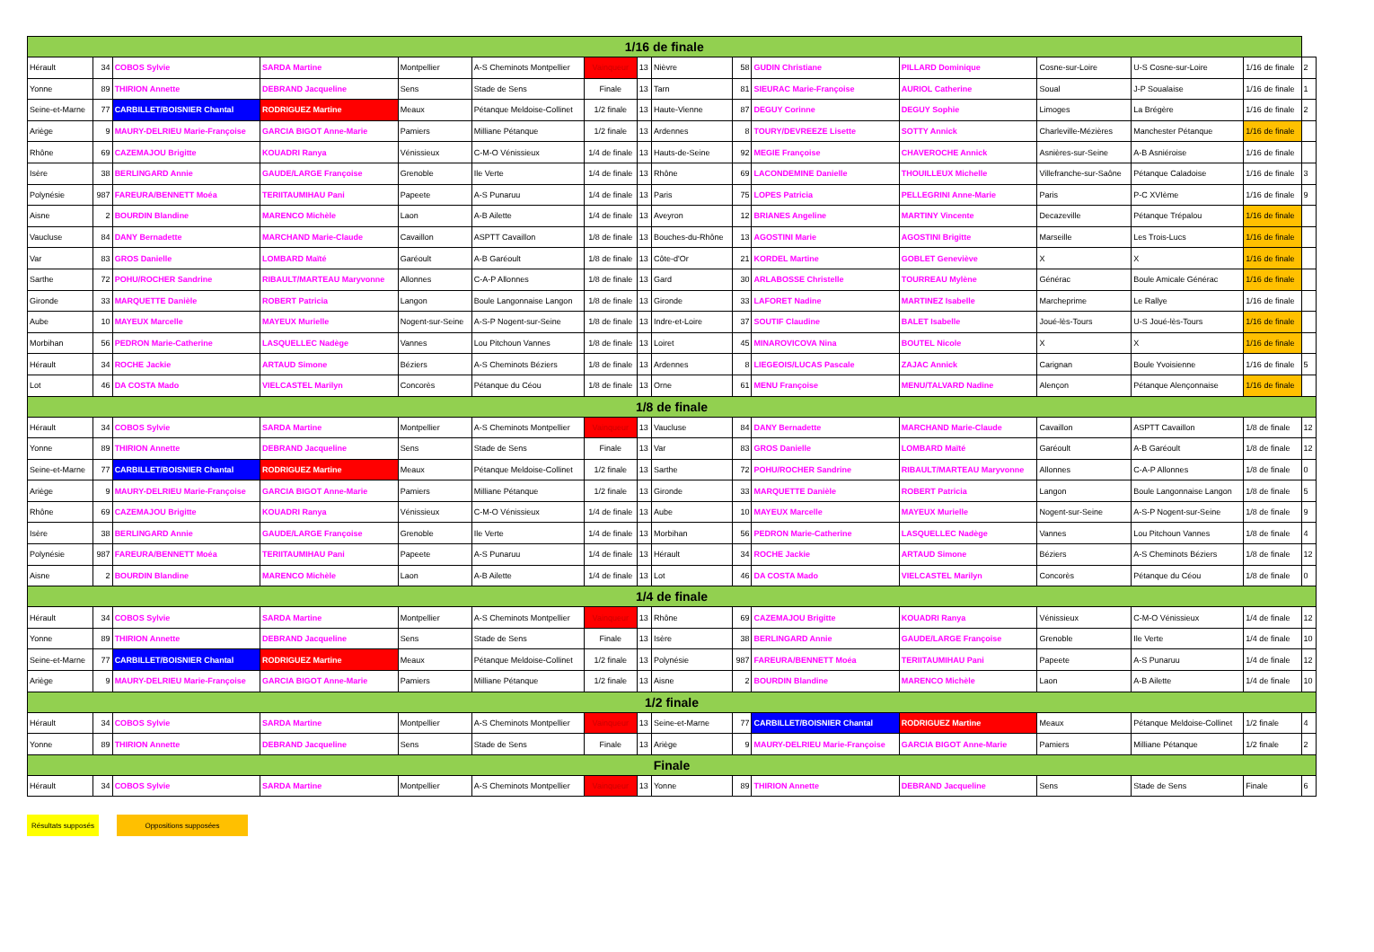| 1/16 de finale | | | | | | | | | | | | | | | |
| --- | --- | --- | --- | --- | --- | --- | --- | --- | --- | --- | --- | --- | --- | --- | --- |
| Hérault | 34 | COBOS Sylvie | SARDA Martine | Montpellier | A-S Cheminots Montpellier | Vainqueur | 13 | Nièvre | 58 | GUDIN Christiane | PILLARD Dominique | Cosne-sur-Loire | U-S Cosne-sur-Loire | 1/16 de finale | 2 |
| Yonne | 89 | THIRION Annette | DEBRAND Jacqueline | Sens | Stade de Sens | Finale | 13 | Tarn | 81 | SIEURAC Marie-Françoise | AURIOL Catherine | Soual | J-P Soualaise | 1/16 de finale | 1 |
| Seine-et-Marne | 77 | CARBILLET/BOISNIER Chantal | RODRIGUEZ Martine | Meaux | Pétanque Meldoise-Collinet | 1/2 finale | 13 | Haute-Vienne | 87 | DEGUY Corinne | DEGUY Sophie | Limoges | La Brégère | 1/16 de finale | 2 |
| Ariège | 9 | MAURY-DELRIEU Marie-Françoise | GARCIA BIGOT Anne-Marie | Pamiers | Milliane Pétanque | 1/2 finale | 13 | Ardennes | 8 | TOURY/DEVREEZE Lisette | SOTTY Annick | Charleville-Mézières | Manchester Pétanque | 1/16 de finale | |
| Rhône | 69 | CAZEMAJOU Brigitte | KOUADRI Ranya | Vénissieux | C-M-O Vénissieux | 1/4 de finale | 13 | Hauts-de-Seine | 92 | MEGIE Françoise | CHAVEROCHE Annick | Asnières-sur-Seine | A-B Asniéroise | 1/16 de finale | |
| Isère | 38 | BERLINGARD Annie | GAUDE/LARGE Françoise | Grenoble | Ile Verte | 1/4 de finale | 13 | Rhône | 69 | LACONDEMINE Danielle | THOUILLEUX Michelle | Villefranche-sur-Saône | Pétanque Caladoise | 1/16 de finale | 3 |
| Polynésie | 987 | FAREURA/BENNETT Moéa | TERIITAUMIHAU Pani | Papeete | A-S Punaruu | 1/4 de finale | 13 | Paris | 75 | LOPES Patricia | PELLEGRINI Anne-Marie | Paris | P-C XVIème | 1/16 de finale | 9 |
| Aisne | 2 | BOURDIN Blandine | MARENCO Michèle | Laon | A-B Ailette | 1/4 de finale | 13 | Aveyron | 12 | BRIANES Angeline | MARTINY Vincente | Decazeville | Pétanque Trépalou | 1/16 de finale | |
| Vaucluse | 84 | DANY Bernadette | MARCHAND Marie-Claude | Cavaillon | ASPTT Cavaillon | 1/8 de finale | 13 | Bouches-du-Rhône | 13 | AGOSTINI Marie | AGOSTINI Brigitte | Marseille | Les Trois-Lucs | 1/16 de finale | |
| Var | 83 | GROS Danielle | LOMBARD Maïté | Garéoult | A-B Garéoult | 1/8 de finale | 13 | Côte-d'Or | 21 | KORDEL Martine | GOBLET Geneviève | X | X | 1/16 de finale | |
| Sarthe | 72 | POHU/ROCHER Sandrine | RIBAULT/MARTEAU Maryvonne | Allonnes | C-A-P Allonnes | 1/8 de finale | 13 | Gard | 30 | ARLABOSSE Christelle | TOURREAU Mylène | Générac | Boule Amicale Générac | 1/16 de finale | |
| Gironde | 33 | MARQUETTE Danièle | ROBERT Patricia | Langon | Boule Langonnaise Langon | 1/8 de finale | 13 | Gironde | 33 | LAFORET Nadine | MARTINEZ Isabelle | Marcheprime | Le Rallye | 1/16 de finale | |
| Aube | 10 | MAYEUX Marcelle | MAYEUX Murielle | Nogent-sur-Seine | A-S-P Nogent-sur-Seine | 1/8 de finale | 13 | Indre-et-Loire | 37 | SOUTIF Claudine | BALET Isabelle | Joué-lès-Tours | U-S Joué-lès-Tours | 1/16 de finale | |
| Morbihan | 56 | PEDRON Marie-Catherine | LASQUELLEC Nadège | Vannes | Lou Pitchoun Vannes | 1/8 de finale | 13 | Loiret | 45 | MINAROVICOVA Nina | BOUTEL Nicole | X | X | 1/16 de finale | |
| Hérault | 34 | ROCHE Jackie | ARTAUD Simone | Béziers | A-S Cheminots Béziers | 1/8 de finale | 13 | Ardennes | 8 | LIEGEOIS/LUCAS Pascale | ZAJAC Annick | Carignan | Boule Yvoisienne | 1/16 de finale | 5 |
| Lot | 46 | DA COSTA Mado | VIELCASTEL Marilyn | Concorès | Pétanque du Céou | 1/8 de finale | 13 | Orne | 61 | MENU Françoise | MENU/TALVARD Nadine | Alençon | Pétanque Alençonnaise | 1/16 de finale | |
| 1/8 de finale | | | | | | | | | | | | | | | |
| Hérault | 34 | COBOS Sylvie | SARDA Martine | Montpellier | A-S Cheminots Montpellier | Vainqueur | 13 | Vaucluse | 84 | DANY Bernadette | MARCHAND Marie-Claude | Cavaillon | ASPTT Cavaillon | 1/8 de finale | 12 |
| Yonne | 89 | THIRION Annette | DEBRAND Jacqueline | Sens | Stade de Sens | Finale | 13 | Var | 83 | GROS Danielle | LOMBARD Maïté | Garéoult | A-B Garéoult | 1/8 de finale | 12 |
| Seine-et-Marne | 77 | CARBILLET/BOISNIER Chantal | RODRIGUEZ Martine | Meaux | Pétanque Meldoise-Collinet | 1/2 finale | 13 | Sarthe | 72 | POHU/ROCHER Sandrine | RIBAULT/MARTEAU Maryvonne | Allonnes | C-A-P Allonnes | 1/8 de finale | 0 |
| Ariège | 9 | MAURY-DELRIEU Marie-Françoise | GARCIA BIGOT Anne-Marie | Pamiers | Milliane Pétanque | 1/2 finale | 13 | Gironde | 33 | MARQUETTE Danièle | ROBERT Patricia | Langon | Boule Langonnaise Langon | 1/8 de finale | 5 |
| Rhône | 69 | CAZEMAJOU Brigitte | KOUADRI Ranya | Vénissieux | C-M-O Vénissieux | 1/4 de finale | 13 | Aube | 10 | MAYEUX Marcelle | MAYEUX Murielle | Nogent-sur-Seine | A-S-P Nogent-sur-Seine | 1/8 de finale | 9 |
| Isère | 38 | BERLINGARD Annie | GAUDE/LARGE Françoise | Grenoble | Ile Verte | 1/4 de finale | 13 | Morbihan | 56 | PEDRON Marie-Catherine | LASQUELLEC Nadège | Vannes | Lou Pitchoun Vannes | 1/8 de finale | 4 |
| Polynésie | 987 | FAREURA/BENNETT Moéa | TERIITAUMIHAU Pani | Papeete | A-S Punaruu | 1/4 de finale | 13 | Hérault | 34 | ROCHE Jackie | ARTAUD Simone | Béziers | A-S Cheminots Béziers | 1/8 de finale | 12 |
| Aisne | 2 | BOURDIN Blandine | MARENCO Michèle | Laon | A-B Ailette | 1/4 de finale | 13 | Lot | 46 | DA COSTA Mado | VIELCASTEL Marilyn | Concorès | Pétanque du Céou | 1/8 de finale | 0 |
| 1/4 de finale | | | | | | | | | | | | | | | |
| Hérault | 34 | COBOS Sylvie | SARDA Martine | Montpellier | A-S Cheminots Montpellier | Vainqueur | 13 | Rhône | 69 | CAZEMAJOU Brigitte | KOUADRI Ranya | Vénissieux | C-M-O Vénissieux | 1/4 de finale | 12 |
| Yonne | 89 | THIRION Annette | DEBRAND Jacqueline | Sens | Stade de Sens | Finale | 13 | Isère | 38 | BERLINGARD Annie | GAUDE/LARGE Françoise | Grenoble | Ile Verte | 1/4 de finale | 10 |
| Seine-et-Marne | 77 | CARBILLET/BOISNIER Chantal | RODRIGUEZ Martine | Meaux | Pétanque Meldoise-Collinet | 1/2 finale | 13 | Polynésie | 987 | FAREURA/BENNETT Moéa | TERIITAUMIHAU Pani | Papeete | A-S Punaruu | 1/4 de finale | 12 |
| Ariège | 9 | MAURY-DELRIEU Marie-Françoise | GARCIA BIGOT Anne-Marie | Pamiers | Milliane Pétanque | 1/2 finale | 13 | Aisne | 2 | BOURDIN Blandine | MARENCO Michèle | Laon | A-B Ailette | 1/4 de finale | 10 |
| 1/2 finale | | | | | | | | | | | | | | | |
| Hérault | 34 | COBOS Sylvie | SARDA Martine | Montpellier | A-S Cheminots Montpellier | Vainqueur | 13 | Seine-et-Marne | 77 | CARBILLET/BOISNIER Chantal | RODRIGUEZ Martine | Meaux | Pétanque Meldoise-Collinet | 1/2 finale | 4 |
| Yonne | 89 | THIRION Annette | DEBRAND Jacqueline | Sens | Stade de Sens | Finale | 13 | Ariège | 9 | MAURY-DELRIEU Marie-Françoise | GARCIA BIGOT Anne-Marie | Pamiers | Milliane Pétanque | 1/2 finale | 2 |
| Finale | | | | | | | | | | | | | | | |
| Hérault | 34 | COBOS Sylvie | SARDA Martine | Montpellier | A-S Cheminots Montpellier | Vainqueur | 13 | Yonne | 89 | THIRION Annette | DEBRAND Jacqueline | Sens | Stade de Sens | Finale | 6 |
Résultats supposés
Oppositions supposées